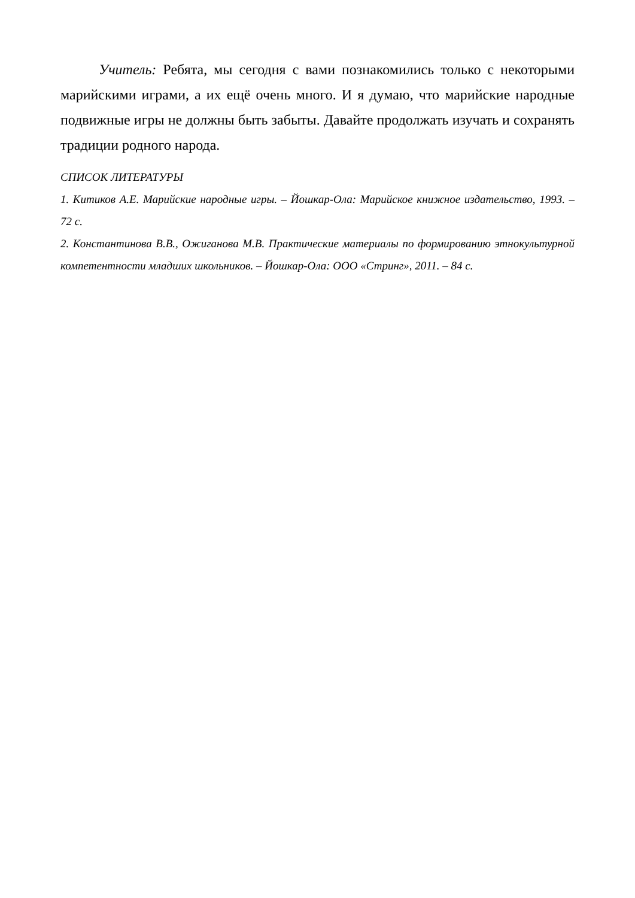Учитель: Ребята, мы сегодня с вами познакомились только с некоторыми марийскими играми, а их ещё очень много. И я думаю, что марийские народные подвижные игры не должны быть забыты. Давайте продолжать изучать и сохранять традиции родного народа.
СПИСОК ЛИТЕРАТУРЫ
1. Китиков А.Е. Марийские народные игры. – Йошкар-Ола: Марийское книжное издательство, 1993. – 72 с.
2. Константинова В.В., Ожиганова М.В. Практические материалы по формированию этнокультурной компетентности младших школьников. – Йошкар-Ола: ООО «Стринг», 2011. – 84 с.